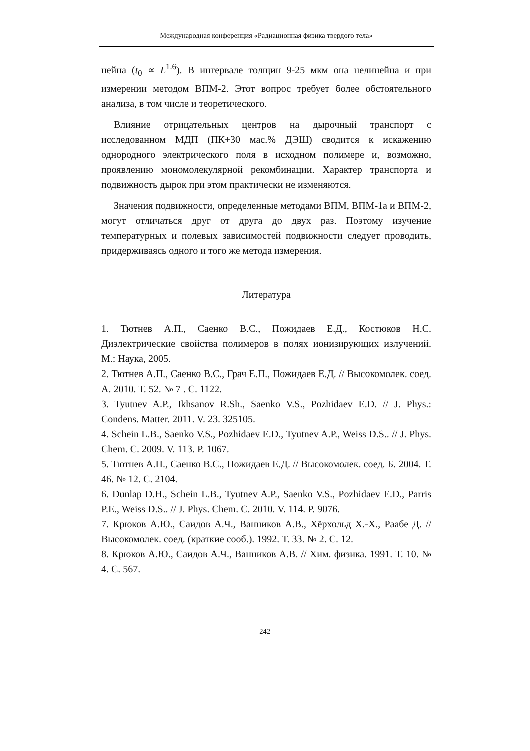Международная конференция «Радиационная физика твердого тела»
нейна (t<sub>0</sub> ∝ L<sup>1.6</sup>). В интервале толщин 9-25 мкм она нелинейна и при измерении методом ВПМ-2. Этот вопрос требует более обстоятельного анализа, в том числе и теоретического.
Влияние отрицательных центров на дырочный транспорт с исследованном МДП (ПК+30 мас.% ДЭШ) сводится к искажению однородного электрического поля в исходном полимере и, возможно, проявлению мономолекулярной рекомбинации. Характер транспорта и подвижность дырок при этом практически не изменяются.
Значения подвижности, определенные методами ВПМ, ВПМ-1а и ВПМ-2, могут отличаться друг от друга до двух раз. Поэтому изучение температурных и полевых зависимостей подвижности следует проводить, придерживаясь одного и того же метода измерения.
Литература
1. Тютнев А.П., Саенко В.С., Пожидаев Е.Д., Костюков Н.С. Диэлектрические свойства полимеров в полях ионизирующих излучений. М.: Наука, 2005.
2. Тютнев А.П., Саенко В.С., Грач Е.П., Пожидаев Е.Д. // Высокомолек. соед. А. 2010. Т. 52. № 7 . С. 1122.
3. Tyutnev A.P., Ikhsanov R.Sh., Saenko V.S., Pozhidaev E.D. // J. Phys.: Condens. Matter. 2011. V. 23. 325105.
4. Schein L.B., Saenko V.S., Pozhidaev E.D., Tyutnev A.P., Weiss D.S.. // J. Phys. Chem. C. 2009. V. 113. P. 1067.
5. Тютнев А.П., Саенко В.С., Пожидаев Е.Д. // Высокомолек. соед. Б. 2004. Т. 46. № 12. С. 2104.
6. Dunlap D.H., Schein L.B., Tyutnev A.P., Saenko V.S., Pozhidaev E.D., Parris P.E., Weiss D.S.. // J. Phys. Chem. C. 2010. V. 114. P. 9076.
7. Крюков А.Ю., Саидов А.Ч., Ванников А.В., Хёрхольд Х.-Х., Раабе Д. // Высокомолек. соед. (краткие сооб.). 1992. Т. 33. № 2. С. 12.
8. Крюков А.Ю., Саидов А.Ч., Ванников А.В. // Хим. физика. 1991. Т. 10. № 4. С. 567.
242